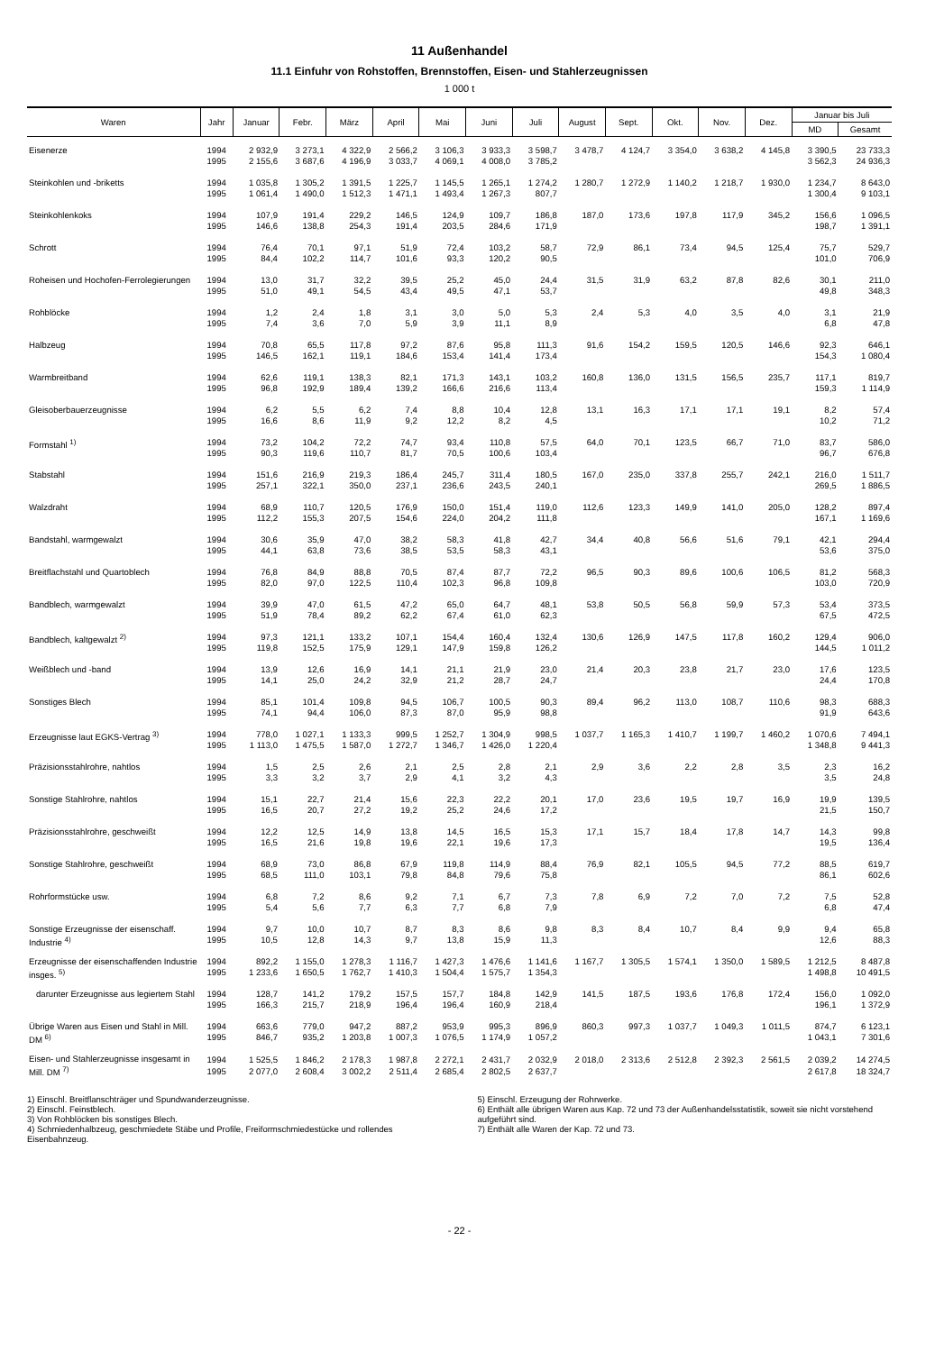11 Außenhandel
11.1 Einfuhr von Rohstoffen, Brennstoffen, Eisen- und Stahlerzeugnissen
1 000 t
| Waren | Jahr | Januar | Febr. | März | April | Mai | Juni | Juli | August | Sept. | Okt. | Nov. | Dez. | Januar bis Juli | |
| --- | --- | --- | --- | --- | --- | --- | --- | --- | --- | --- | --- | --- | --- | --- | --- |
| | | | | | | | | | | | | | | MD | Gesamt |
| Eisenerze | 1994 | 2 932,9 | 3 273,1 | 4 322,9 | 2 566,2 | 3 106,3 | 3 933,3 | 3 598,7 | 3 478,7 | 4 124,7 | 3 354,0 | 3 638,2 | 4 145,8 | 3 390,5 | 23 733,3 |
| | 1995 | 2 155,6 | 3 687,6 | 4 196,9 | 3 033,7 | 4 069,1 | 4 008,0 | 3 785,2 | | | | | | 3 562,3 | 24 936,3 |
| Steinkohlen und -briketts | 1994 | 1 035,8 | 1 305,2 | 1 391,5 | 1 225,7 | 1 145,5 | 1 265,1 | 1 274,2 | 1 280,7 | 1 272,9 | 1 140,2 | 1 218,7 | 1 930,0 | 1 234,7 | 8 643,0 |
| | 1995 | 1 061,4 | 1 490,0 | 1 512,3 | 1 471,1 | 1 493,4 | 1 267,3 | 807,7 | | | | | | 1 300,4 | 9 103,1 |
| Steinkohlenkoks | 1994 | 107,9 | 191,4 | 229,2 | 146,5 | 124,9 | 109,7 | 186,8 | 187,0 | 173,6 | 197,8 | 117,9 | 345,2 | 156,6 | 1 096,5 |
| | 1995 | 146,6 | 138,8 | 254,3 | 191,4 | 203,5 | 284,6 | 171,9 | | | | | | 198,7 | 1 391,1 |
| Schrott | 1994 | 76,4 | 70,1 | 97,1 | 51,9 | 72,4 | 103,2 | 58,7 | 72,9 | 86,1 | 73,4 | 94,5 | 125,4 | 75,7 | 529,7 |
| | 1995 | 84,4 | 102,2 | 114,7 | 101,6 | 93,3 | 120,2 | 90,5 | | | | | | 101,0 | 706,9 |
| Roheisen und Hochofen-Ferrolegierungen | 1994 | 13,0 | 31,7 | 32,2 | 39,5 | 25,2 | 45,0 | 24,4 | 31,5 | 31,9 | 63,2 | 87,8 | 82,6 | 30,1 | 211,0 |
| | 1995 | 51,0 | 49,1 | 54,5 | 43,4 | 49,5 | 47,1 | 53,7 | | | | | | 49,8 | 348,3 |
| Rohblöcke | 1994 | 1,2 | 2,4 | 1,8 | 3,1 | 3,0 | 5,0 | 5,3 | 2,4 | 5,3 | 4,0 | 3,5 | 4,0 | 3,1 | 21,9 |
| | 1995 | 7,4 | 3,6 | 7,0 | 5,9 | 3,9 | 11,1 | 8,9 | | | | | | 6,8 | 47,8 |
| Halbzeug | 1994 | 70,8 | 65,5 | 117,8 | 97,2 | 87,6 | 95,8 | 111,3 | 91,6 | 154,2 | 159,5 | 120,5 | 146,6 | 92,3 | 646,1 |
| | 1995 | 146,5 | 162,1 | 119,1 | 184,6 | 153,4 | 141,4 | 173,4 | | | | | | 154,3 | 1 080,4 |
| Warmbreitband | 1994 | 62,6 | 119,1 | 138,3 | 82,1 | 171,3 | 143,1 | 103,2 | 160,8 | 136,0 | 131,5 | 156,5 | 235,7 | 117,1 | 819,7 |
| | 1995 | 96,8 | 192,9 | 189,4 | 139,2 | 166,6 | 216,6 | 113,4 | | | | | | 159,3 | 1 114,9 |
| Gleisoberbauerzeugnisse | 1994 | 6,2 | 5,5 | 6,2 | 7,4 | 8,8 | 10,4 | 12,8 | 13,1 | 16,3 | 17,1 | 17,1 | 19,1 | 8,2 | 57,4 |
| | 1995 | 16,6 | 8,6 | 11,9 | 9,2 | 12,2 | 8,2 | 4,5 | | | | | | 10,2 | 71,2 |
| Formstahl <sup>1)</sup> | 1994 | 73,2 | 104,2 | 72,2 | 74,7 | 93,4 | 110,8 | 57,5 | 64,0 | 70,1 | 123,5 | 66,7 | 71,0 | 83,7 | 586,0 |
| | 1995 | 90,3 | 119,6 | 110,7 | 81,7 | 70,5 | 100,6 | 103,4 | | | | | | 96,7 | 676,8 |
| Stabstahl | 1994 | 151,6 | 216,9 | 219,3 | 186,4 | 245,7 | 311,4 | 180,5 | 167,0 | 235,0 | 337,8 | 255,7 | 242,1 | 216,0 | 1 511,7 |
| | 1995 | 257,1 | 322,1 | 350,0 | 237,1 | 236,6 | 243,5 | 240,1 | | | | | | 269,5 | 1 886,5 |
| Walzdraht | 1994 | 68,9 | 110,7 | 120,5 | 176,9 | 150,0 | 151,4 | 119,0 | 112,6 | 123,3 | 149,9 | 141,0 | 205,0 | 128,2 | 897,4 |
| | 1995 | 112,2 | 155,3 | 207,5 | 154,6 | 224,0 | 204,2 | 111,8 | | | | | | 167,1 | 1 169,6 |
| Bandstahl, warmgewalzt | 1994 | 30,6 | 35,9 | 47,0 | 38,2 | 58,3 | 41,8 | 42,7 | 34,4 | 40,8 | 56,6 | 51,6 | 79,1 | 42,1 | 294,4 |
| | 1995 | 44,1 | 63,8 | 73,6 | 38,5 | 53,5 | 58,3 | 43,1 | | | | | | 53,6 | 375,0 |
| Breitflachstahl und Quartoblech | 1994 | 76,8 | 84,9 | 88,8 | 70,5 | 87,4 | 87,7 | 72,2 | 96,5 | 90,3 | 89,6 | 100,6 | 106,5 | 81,2 | 568,3 |
| | 1995 | 82,0 | 97,0 | 122,5 | 110,4 | 102,3 | 96,8 | 109,8 | | | | | | 103,0 | 720,9 |
| Bandblech, warmgewalzt | 1994 | 39,9 | 47,0 | 61,5 | 47,2 | 65,0 | 64,7 | 48,1 | 53,8 | 50,5 | 56,8 | 59,9 | 57,3 | 53,4 | 373,5 |
| | 1995 | 51,9 | 78,4 | 89,2 | 62,2 | 67,4 | 61,0 | 62,3 | | | | | | 67,5 | 472,5 |
| Bandblech, kaltgewalzt <sup>2)</sup> | 1994 | 97,3 | 121,1 | 133,2 | 107,1 | 154,4 | 160,4 | 132,4 | 130,6 | 126,9 | 147,5 | 117,8 | 160,2 | 129,4 | 906,0 |
| | 1995 | 119,8 | 152,5 | 175,9 | 129,1 | 147,9 | 159,8 | 126,2 | | | | | | 144,5 | 1 011,2 |
| Weißblech und -band | 1994 | 13,9 | 12,6 | 16,9 | 14,1 | 21,1 | 21,9 | 23,0 | 21,4 | 20,3 | 23,8 | 21,7 | 23,0 | 17,6 | 123,5 |
| | 1995 | 14,1 | 25,0 | 24,2 | 32,9 | 21,2 | 28,7 | 24,7 | | | | | | 24,4 | 170,8 |
| Sonstiges Blech | 1994 | 85,1 | 101,4 | 109,8 | 94,5 | 106,7 | 100,5 | 90,3 | 89,4 | 96,2 | 113,0 | 108,7 | 110,6 | 98,3 | 688,3 |
| | 1995 | 74,1 | 94,4 | 106,0 | 87,3 | 87,0 | 95,9 | 98,8 | | | | | | 91,9 | 643,6 |
| Erzeugnisse laut EGKS-Vertrag <sup>3)</sup> | 1994 | 778,0 | 1 027,1 | 1 133,3 | 999,5 | 1 252,7 | 1 304,9 | 998,5 | 1 037,7 | 1 165,3 | 1 410,7 | 1 199,7 | 1 460,2 | 1 070,6 | 7 494,1 |
| | 1995 | 1 113,0 | 1 475,5 | 1 587,0 | 1 272,7 | 1 346,7 | 1 426,0 | 1 220,4 | | | | | | 1 348,8 | 9 441,3 |
| Präzisionsstahlrohre, nahtlos | 1994 | 1,5 | 2,5 | 2,6 | 2,1 | 2,5 | 2,8 | 2,1 | 2,9 | 3,6 | 2,2 | 2,8 | 3,5 | 2,3 | 16,2 |
| | 1995 | 3,3 | 3,2 | 3,7 | 2,9 | 4,1 | 3,2 | 4,3 | | | | | | 3,5 | 24,8 |
| Sonstige Stahlrohre, nahtlos | 1994 | 15,1 | 22,7 | 21,4 | 15,6 | 22,3 | 22,2 | 20,1 | 17,0 | 23,6 | 19,5 | 19,7 | 16,9 | 19,9 | 139,5 |
| | 1995 | 16,5 | 20,7 | 27,2 | 19,2 | 25,2 | 24,6 | 17,2 | | | | | | 21,5 | 150,7 |
| Präzisionsstahlrohre, geschweißt | 1994 | 12,2 | 12,5 | 14,9 | 13,8 | 14,5 | 16,5 | 15,3 | 17,1 | 15,7 | 18,4 | 17,8 | 14,7 | 14,3 | 99,8 |
| | 1995 | 16,5 | 21,6 | 19,8 | 19,6 | 22,1 | 19,6 | 17,3 | | | | | | 19,5 | 136,4 |
| Sonstige Stahlrohre, geschweißt | 1994 | 68,9 | 73,0 | 86,8 | 67,9 | 119,8 | 114,9 | 88,4 | 76,9 | 82,1 | 105,5 | 94,5 | 77,2 | 88,5 | 619,7 |
| | 1995 | 68,5 | 111,0 | 103,1 | 79,8 | 84,8 | 79,6 | 75,8 | | | | | | 86,1 | 602,6 |
| Rohrformstücke usw. | 1994 | 6,8 | 7,2 | 8,6 | 9,2 | 7,1 | 6,7 | 7,3 | 7,8 | 6,9 | 7,2 | 7,0 | 7,2 | 7,5 | 52,8 |
| | 1995 | 5,4 | 5,6 | 7,7 | 6,3 | 7,7 | 6,8 | 7,9 | | | | | | 6,8 | 47,4 |
| Sonstige Erzeugnisse der eisenschaff. Industrie <sup>4)</sup> | 1994 | 9,7 | 10,0 | 10,7 | 8,7 | 8,3 | 8,6 | 9,8 | 8,3 | 8,4 | 10,7 | 8,4 | 9,9 | 9,4 | 65,8 |
| | 1995 | 10,5 | 12,8 | 14,3 | 9,7 | 13,8 | 15,9 | 11,3 | | | | | | 12,6 | 88,3 |
| Erzeugnisse der eisenschaffenden Industrie insges. <sup>5)</sup> | 1994 | 892,2 | 1 155,0 | 1 278,3 | 1 116,7 | 1 427,3 | 1 476,6 | 1 141,6 | 1 167,7 | 1 305,5 | 1 574,1 | 1 350,0 | 1 589,5 | 1 212,5 | 8 487,8 |
| | 1995 | 1 233,6 | 1 650,5 | 1 762,7 | 1 410,3 | 1 504,4 | 1 575,7 | 1 354,3 | | | | | | 1 498,8 | 10 491,5 |
| darunter Erzeugnisse aus legiertem Stahl | 1994 | 128,7 | 141,2 | 179,2 | 157,5 | 157,7 | 184,8 | 142,9 | 141,5 | 187,5 | 193,6 | 176,8 | 172,4 | 156,0 | 1 092,0 |
| | 1995 | 166,3 | 215,7 | 218,9 | 196,4 | 196,4 | 160,9 | 218,4 | | | | | | 196,1 | 1 372,9 |
| Übrige Waren aus Eisen und Stahl in Mill. DM <sup>6)</sup> | 1994 | 663,6 | 779,0 | 947,2 | 887,2 | 953,9 | 995,3 | 896,9 | 860,3 | 997,3 | 1 037,7 | 1 049,3 | 1 011,5 | 874,7 | 6 123,1 |
| | 1995 | 846,7 | 935,2 | 1 203,8 | 1 007,3 | 1 076,5 | 1 174,9 | 1 057,2 | | | | | | 1 043,1 | 7 301,6 |
| Eisen- und Stahlerzeugnisse insgesamt in Mill. DM <sup>7)</sup> | 1994 | 1 525,5 | 1 846,2 | 2 178,3 | 1 987,8 | 2 272,1 | 2 431,7 | 2 032,9 | 2 018,0 | 2 313,6 | 2 512,8 | 2 392,3 | 2 561,5 | 2 039,2 | 14 274,5 |
| | 1995 | 2 077,0 | 2 608,4 | 3 002,2 | 2 511,4 | 2 685,4 | 2 802,5 | 2 637,7 | | | | | | 2 617,8 | 18 324,7 |
1) Einschl. Breitflanschträger und Spundwanderzeugnisse.
2) Einschl. Feinstblech.
3) Von Rohblöcken bis sonstiges Blech.
4) Schmiedenhalbzeug, geschmiedete Stäbe und Profile, Freiformschmiedestücke und rollendes Eisenbahnzeug.
5) Einschl. Erzeugung der Rohrwerke.
6) Enthält alle übrigen Waren aus Kap. 72 und 73 der Außenhandelsstatistik, soweit sie nicht vorstehend aufgeführt sind.
7) Enthält alle Waren der Kap. 72 und 73.
- 22 -